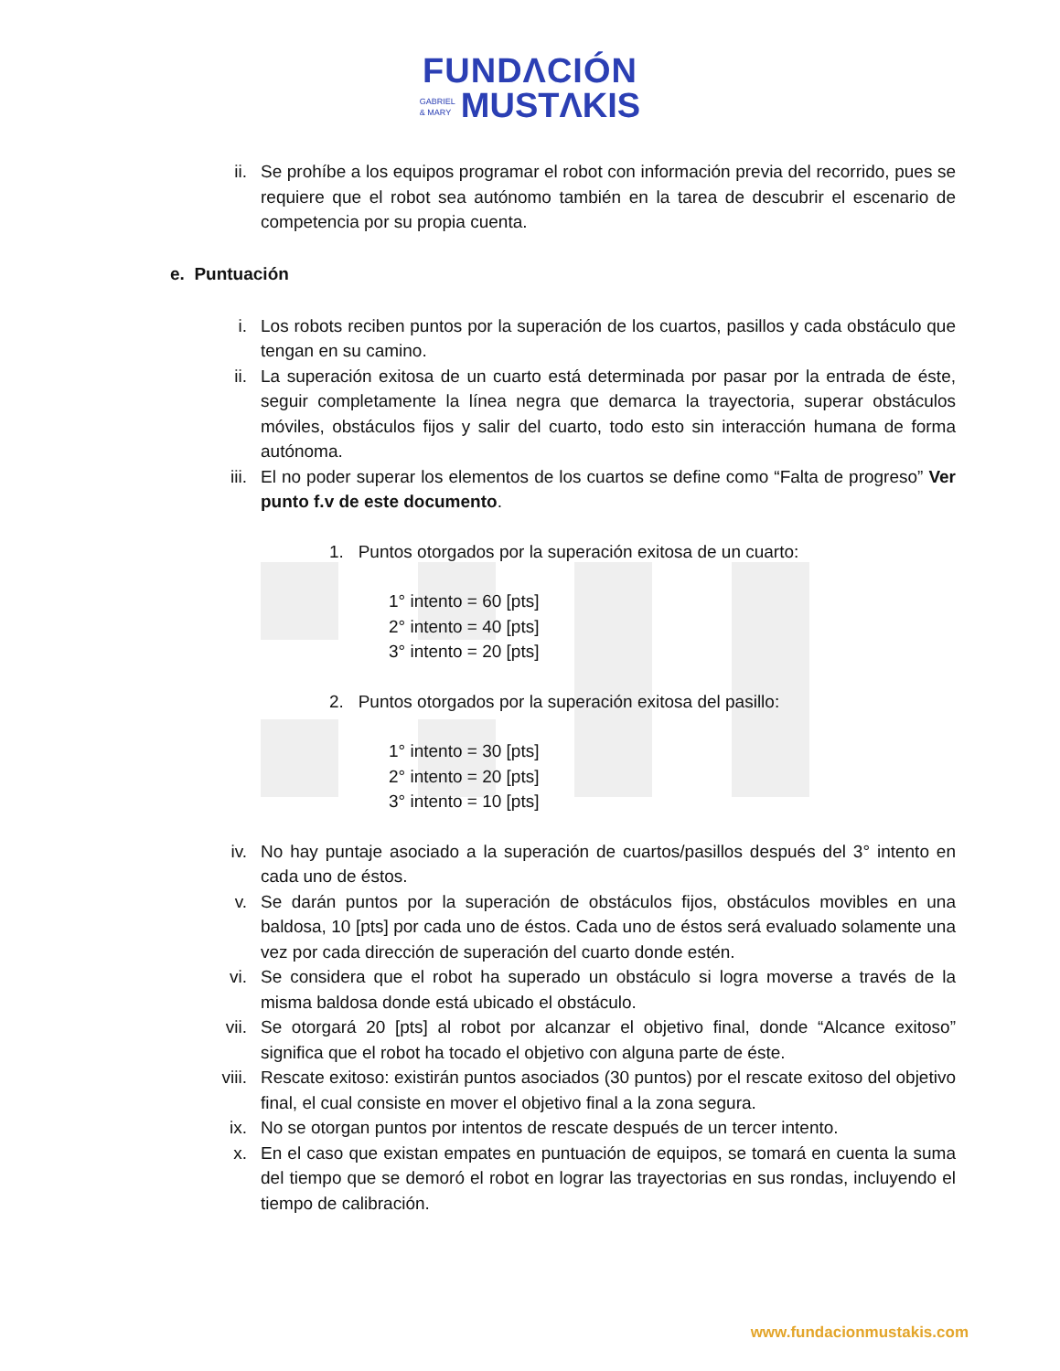FUNDΛCIÓN
GABRIEL
& MARY MUSTΛKIS
ii. Se prohíbe a los equipos programar el robot con información previa del recorrido, pues se requiere que el robot sea autónomo también en la tarea de descubrir el escenario de competencia por su propia cuenta.
e. Puntuación
i. Los robots reciben puntos por la superación de los cuartos, pasillos y cada obstáculo que tengan en su camino.
ii. La superación exitosa de un cuarto está determinada por pasar por la entrada de éste, seguir completamente la línea negra que demarca la trayectoria, superar obstáculos móviles, obstáculos fijos y salir del cuarto, todo esto sin interacción humana de forma autónoma.
iii. El no poder superar los elementos de los cuartos se define como “Falta de progreso” Ver punto f.v de este documento.
1. Puntos otorgados por la superación exitosa de un cuarto:
1° intento = 60 [pts]
2° intento = 40 [pts]
3° intento = 20 [pts]
2. Puntos otorgados por la superación exitosa del pasillo:
1° intento = 30 [pts]
2° intento = 20 [pts]
3° intento = 10 [pts]
iv. No hay puntaje asociado a la superación de cuartos/pasillos después del 3° intento en cada uno de éstos.
v. Se darán puntos por la superación de obstáculos fijos, obstáculos movibles en una baldosa, 10 [pts] por cada uno de éstos. Cada uno de éstos será evaluado solamente una vez por cada dirección de superación del cuarto donde estén.
vi. Se considera que el robot ha superado un obstáculo si logra moverse a través de la misma baldosa donde está ubicado el obstáculo.
vii. Se otorgará 20 [pts] al robot por alcanzar el objetivo final, donde “Alcance exitoso” significa que el robot ha tocado el objetivo con alguna parte de éste.
viii. Rescate exitoso: existirán puntos asociados (30 puntos) por el rescate exitoso del objetivo final, el cual consiste en mover el objetivo final a la zona segura.
ix. No se otorgan puntos por intentos de rescate después de un tercer intento.
x. En el caso que existan empates en puntuación de equipos, se tomará en cuenta la suma del tiempo que se demoró el robot en lograr las trayectorias en sus rondas, incluyendo el tiempo de calibración.
www.fundacionmustakis.com